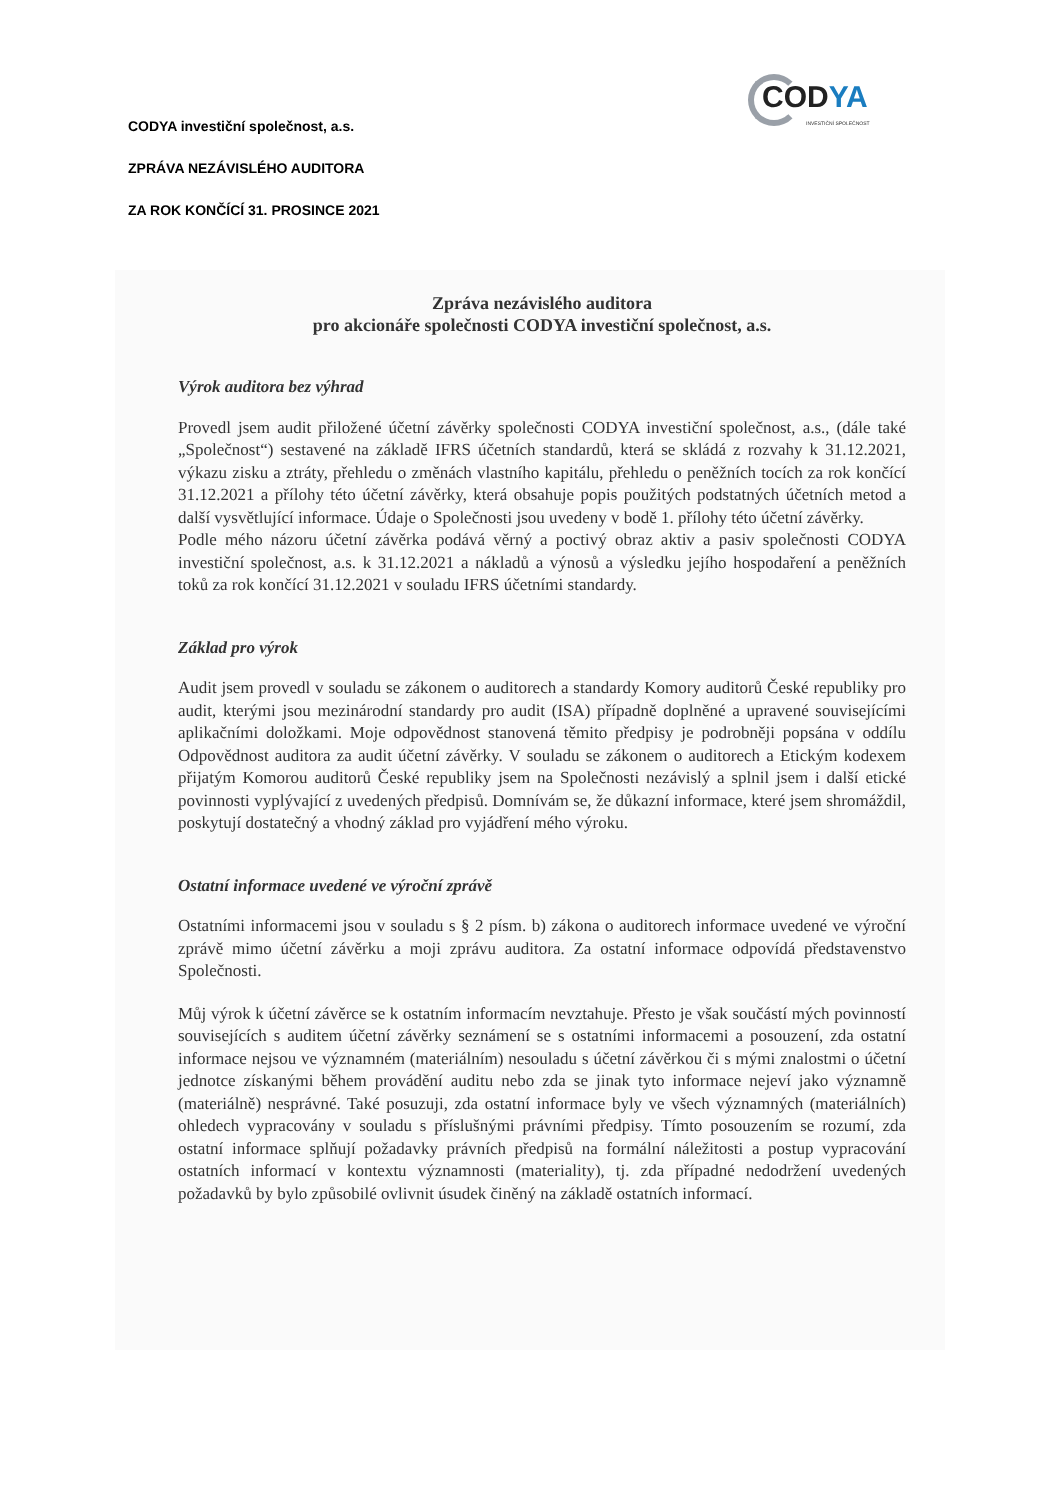CODYA
INVESTIČNÍ SPOLEČNOST
CODYA investiční společnost, a.s.
ZPRÁVA NEZÁVISLÉHO AUDITORA
ZA ROK KONČÍCÍ 31. PROSINCE 2021
Zpráva nezávislého auditora
pro akcionáře společnosti CODYA investiční společnost, a.s.
Výrok auditora bez výhrad
Provedl jsem audit přiložené účetní závěrky společnosti CODYA investiční společnost, a.s., (dále také „Společnost“) sestavené na základě IFRS účetních standardů, která se skládá z rozvahy k 31.12.2021, výkazu zisku a ztráty, přehledu o změnách vlastního kapitálu, přehledu o peněžních tocích za rok končící 31.12.2021 a přílohy této účetní závěrky, která obsahuje popis použitých podstatných účetních metod a další vysvětlující informace. Údaje o Společnosti jsou uvedeny v bodě 1. přílohy této účetní závěrky.
Podle mého názoru účetní závěrka podává věrný a poctivý obraz aktiv a pasiv společnosti CODYA investiční společnost, a.s. k 31.12.2021 a nákladů a výnosů a výsledku jejího hospodaření a peněžních toků za rok končící 31.12.2021 v souladu IFRS účetními standardy.
Základ pro výrok
Audit jsem provedl v souladu se zákonem o auditorech a standardy Komory auditorů České republiky pro audit, kterými jsou mezinárodní standardy pro audit (ISA) případně doplněné a upravené souvisejícími aplikačními doložkami. Moje odpovědnost stanovená těmito předpisy je podrobněji popsána v oddílu Odpovědnost auditora za audit účetní závěrky. V souladu se zákonem o auditorech a Etickým kodexem přijatým Komorou auditorů České republiky jsem na Společnosti nezávislý a splnil jsem i další etické povinnosti vyplývající z uvedených předpisů. Domnívám se, že důkazní informace, které jsem shromáždil, poskytují dostatečný a vhodný základ pro vyjádření mého výroku.
Ostatní informace uvedené ve výroční zprávě
Ostatními informacemi jsou v souladu s § 2 písm. b) zákona o auditorech informace uvedené ve výroční zprávě mimo účetní závěrku a moji zprávu auditora. Za ostatní informace odpovídá představenstvo Společnosti.
Můj výrok k účetní závěrce se k ostatním informacím nevztahuje. Přesto je však součástí mých povinností souvisejících s auditem účetní závěrky seznámení se s ostatními informacemi a posouzení, zda ostatní informace nejsou ve významném (materiálním) nesouladu s účetní závěrkou či s mými znalostmi o účetní jednotce získanými během provádění auditu nebo zda se jinak tyto informace nejeví jako významně (materiálně) nesprávné. Také posuzuji, zda ostatní informace byly ve všech významných (materiálních) ohledech vypracovány v souladu s příslušnými právními předpisy. Tímto posouzením se rozumí, zda ostatní informace splňují požadavky právních předpisů na formální náležitosti a postup vypracování ostatních informací v kontextu významnosti (materiality), tj. zda případné nedodržení uvedených požadavků by bylo způsobilé ovlivnit úsudek činěný na základě ostatních informací.